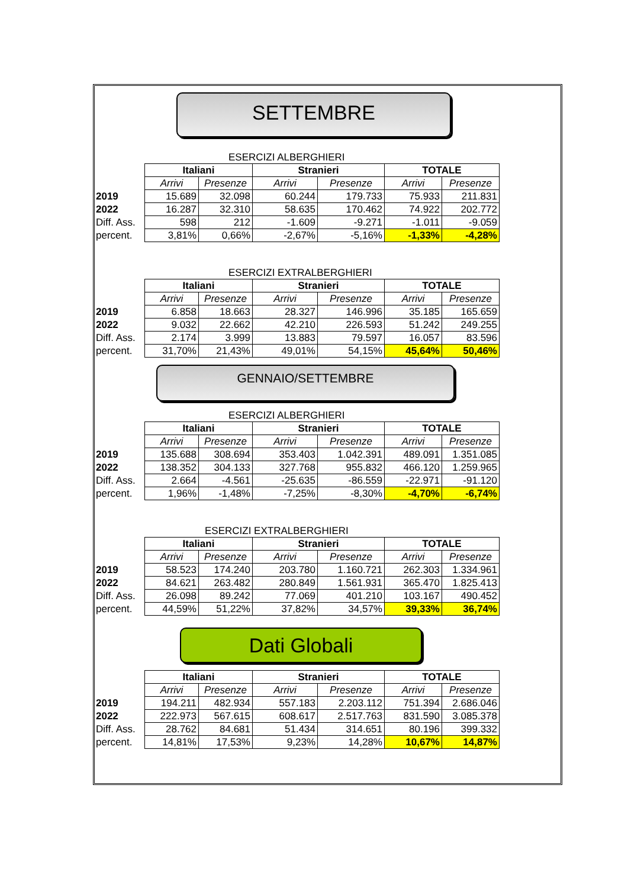SETTEMBRE
ESERCIZI ALBERGHIERI
| | Italiani | | Stranieri | | TOTALE | |
| | Arrivi | Presenze | Arrivi | Presenze | Arrivi | Presenze |
| 2019 | 15.689 | 32.098 | 60.244 | 179.733 | 75.933 | 211.831 |
| 2022 | 16.287 | 32.310 | 58.635 | 170.462 | 74.922 | 202.772 |
| Diff. Ass. | 598 | 212 | -1.609 | -9.271 | -1.011 | -9.059 |
| percent. | 3,81% | 0,66% | -2,67% | -5,16% | -1,33% | -4,28% |
ESERCIZI EXTRALBERGHIERI
| | Italiani | | Stranieri | | TOTALE | |
| | Arrivi | Presenze | Arrivi | Presenze | Arrivi | Presenze |
| 2019 | 6.858 | 18.663 | 28.327 | 146.996 | 35.185 | 165.659 |
| 2022 | 9.032 | 22.662 | 42.210 | 226.593 | 51.242 | 249.255 |
| Diff. Ass. | 2.174 | 3.999 | 13.883 | 79.597 | 16.057 | 83.596 |
| percent. | 31,70% | 21,43% | 49,01% | 54,15% | 45,64% | 50,46% |
GENNAIO/SETTEMBRE
ESERCIZI ALBERGHIERI
| | Italiani | | Stranieri | | TOTALE | |
| | Arrivi | Presenze | Arrivi | Presenze | Arrivi | Presenze |
| 2019 | 135.688 | 308.694 | 353.403 | 1.042.391 | 489.091 | 1.351.085 |
| 2022 | 138.352 | 304.133 | 327.768 | 955.832 | 466.120 | 1.259.965 |
| Diff. Ass. | 2.664 | -4.561 | -25.635 | -86.559 | -22.971 | -91.120 |
| percent. | 1,96% | -1,48% | -7,25% | -8,30% | -4,70% | -6,74% |
ESERCIZI EXTRALBERGHIERI
| | Italiani | | Stranieri | | TOTALE | |
| | Arrivi | Presenze | Arrivi | Presenze | Arrivi | Presenze |
| 2019 | 58.523 | 174.240 | 203.780 | 1.160.721 | 262.303 | 1.334.961 |
| 2022 | 84.621 | 263.482 | 280.849 | 1.561.931 | 365.470 | 1.825.413 |
| Diff. Ass. | 26.098 | 89.242 | 77.069 | 401.210 | 103.167 | 490.452 |
| percent. | 44,59% | 51,22% | 37,82% | 34,57% | 39,33% | 36,74% |
Dati Globali
| | Italiani | | Stranieri | | TOTALE | |
| | Arrivi | Presenze | Arrivi | Presenze | Arrivi | Presenze |
| 2019 | 194.211 | 482.934 | 557.183 | 2.203.112 | 751.394 | 2.686.046 |
| 2022 | 222.973 | 567.615 | 608.617 | 2.517.763 | 831.590 | 3.085.378 |
| Diff. Ass. | 28.762 | 84.681 | 51.434 | 314.651 | 80.196 | 399.332 |
| percent. | 14,81% | 17,53% | 9,23% | 14,28% | 10,67% | 14,87% |